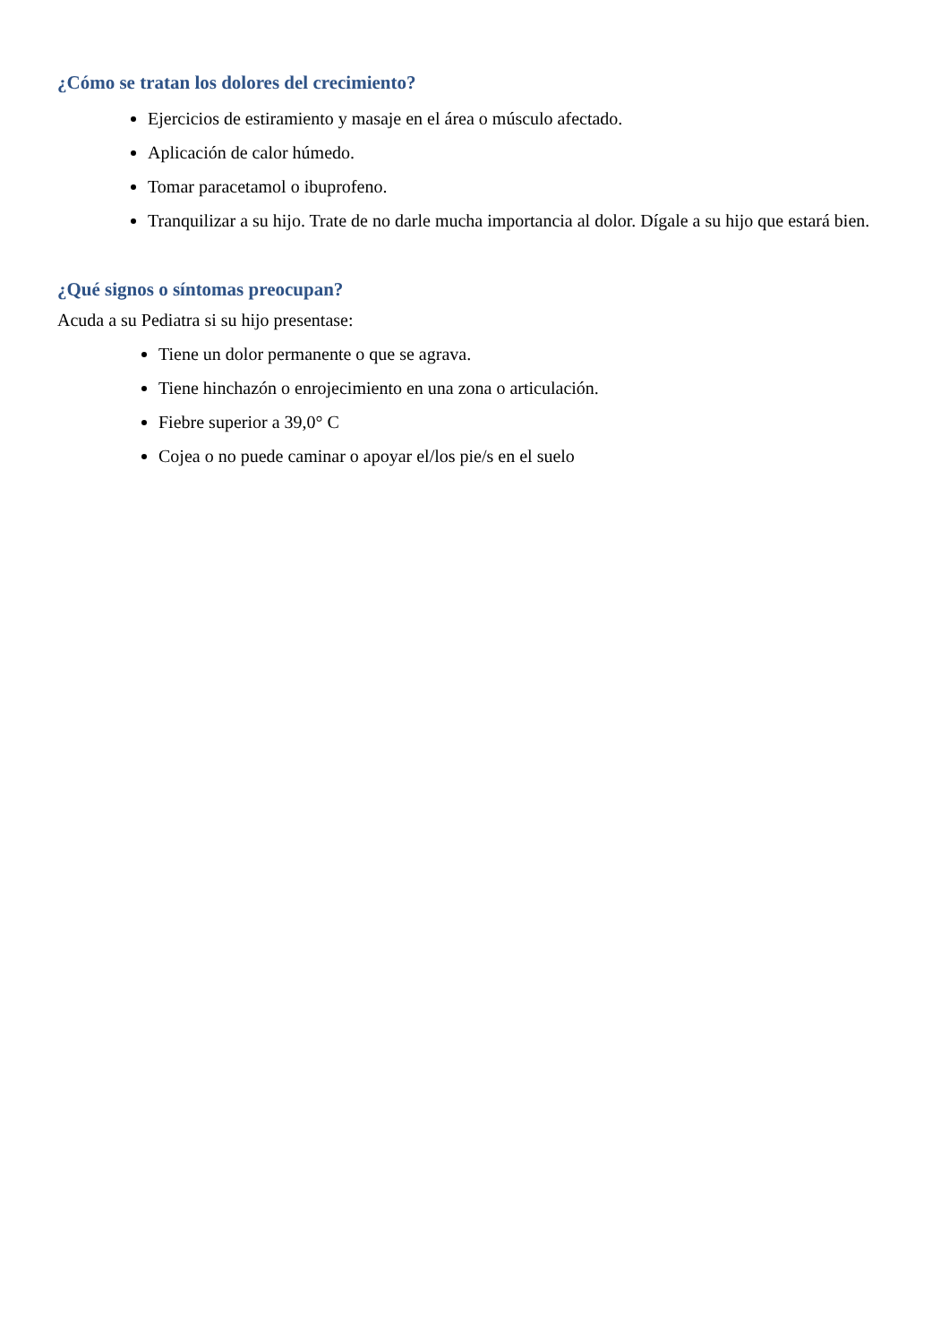¿Cómo se tratan los dolores del crecimiento?
Ejercicios de estiramiento y masaje en el área o músculo afectado.
Aplicación de calor húmedo.
Tomar paracetamol o ibuprofeno.
Tranquilizar a su hijo. Trate de no darle mucha importancia al dolor. Dígale a su hijo que estará bien.
¿Qué signos o síntomas preocupan?
Acuda a su Pediatra si su hijo presentase:
Tiene un dolor permanente o que se agrava.
Tiene hinchazón o enrojecimiento en una zona o articulación.
Fiebre superior a 39,0° C
Cojea o no puede caminar o apoyar el/los pie/s en el suelo